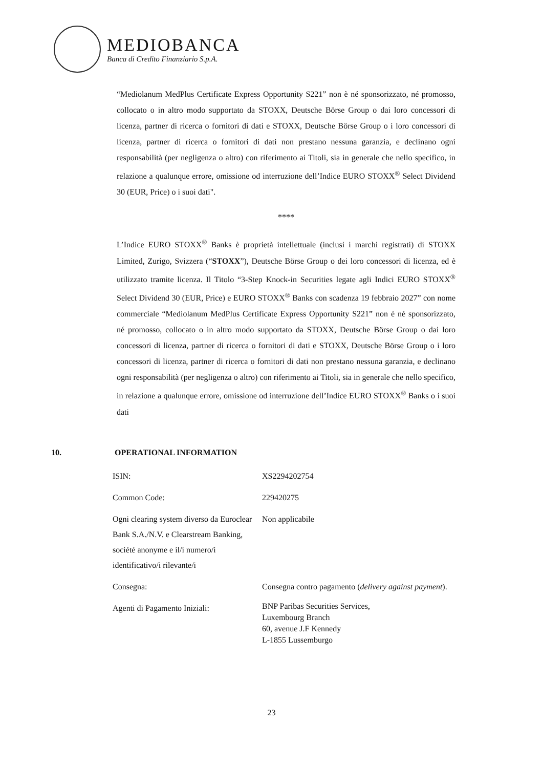MEDIOBANCA
Banca di Credito Finanziario S.p.A.
“Mediolanum MedPlus Certificate Express Opportunity S221” non è né sponsorizzato, né promosso, collocato o in altro modo supportato da STOXX, Deutsche Börse Group o dai loro concessori di licenza, partner di ricerca o fornitori di dati e STOXX, Deutsche Börse Group o i loro concessori di licenza, partner di ricerca o fornitori di dati non prestano nessuna garanzia, e declinano ogni responsabilità (per negligenza o altro) con riferimento ai Titoli, sia in generale che nello specifico, in relazione a qualunque errore, omissione od interruzione dell’Indice EURO STOXX<sup>®</sup> Select Dividend 30 (EUR, Price) o i suoi dati".
****
L’Indice EURO STOXX<sup>®</sup> Banks è proprietà intellettuale (inclusi i marchi registrati) di STOXX Limited, Zurigo, Svizzera (“STOXX”), Deutsche Börse Group o dei loro concessori di licenza, ed è utilizzato tramite licenza. Il Titolo “3-Step Knock-in Securities legate agli Indici EURO STOXX<sup>®</sup> Select Dividend 30 (EUR, Price) e EURO STOXX<sup>®</sup> Banks con scadenza 19 febbraio 2027” con nome commerciale “Mediolanum MedPlus Certificate Express Opportunity S221” non è né sponsorizzato, né promosso, collocato o in altro modo supportato da STOXX, Deutsche Börse Group o dai loro concessori di licenza, partner di ricerca o fornitori di dati e STOXX, Deutsche Börse Group o i loro concessori di licenza, partner di ricerca o fornitori di dati non prestano nessuna garanzia, e declinano ogni responsabilità (per negligenza o altro) con riferimento ai Titoli, sia in generale che nello specifico, in relazione a qualunque errore, omissione od interruzione dell’Indice EURO STOXX<sup>®</sup> Banks o i suoi dati
10. OPERATIONAL INFORMATION
| ISIN: | XS2294202754 |
| Common Code: | 229420275 |
| Ogni clearing system diverso da Euroclear Bank S.A./N.V. e Clearstream Banking, société anonyme e il/i numero/i identificativo/i rilevante/i | Non applicabile |
| Consegna: | Consegna contro pagamento ( delivery against payment ). |
| Agenti di Pagamento Iniziali: | BNP Paribas Securities Services, Luxembourg Branch 60, avenue J.F Kennedy L-1855 Lussemburgo |
23